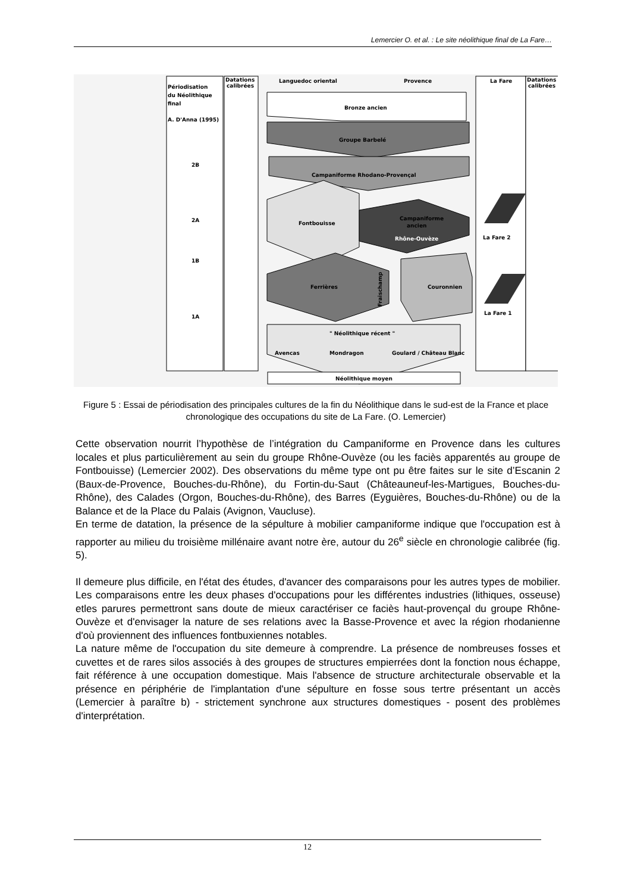Lemercier O. et al. : Le site néolithique final de La Fare…
Périodisation
du Néolithique
final
A. D'Anna (1995)
Datations
calibrées
Languedoc oriental
Provence
La Fare
Datations
calibrées
2B
2A
1B
1A
Bronze ancien
Groupe Barbelé
Campaniforme Rhodano-Provençal
Fontbouisse
Rhône-Ouvèze
Campaniforme
ancien
Ferrières
Couronnien
Fraischamp
" Néolithique récent "
Avencas
Mondragon
Goulard / Château Blanc
Néolithique moyen
La Fare 2
La Fare 1
Figure 5 : Essai de périodisation des principales cultures de la fin du Néolithique dans le sud-est de la France et place chronologique des occupations du site de La Fare. (O. Lemercier)
Cette observation nourrit l’hypothèse de l’intégration du Campaniforme en Provence dans les cultures locales et plus particulièrement au sein du groupe Rhône-Ouvèze (ou les faciès apparentés au groupe de Fontbouisse) (Lemercier 2002). Des observations du même type ont pu être faites sur le site d’Escanin 2 (Baux-de-Provence, Bouches-du-Rhône), du Fortin-du-Saut (Châteauneuf-les-Martigues, Bouches-du-Rhône), des Calades (Orgon, Bouches-du-Rhône), des Barres (Eyguières, Bouches-du-Rhône) ou de la Balance et de la Place du Palais (Avignon, Vaucluse).
En terme de datation, la présence de la sépulture à mobilier campaniforme indique que l'occupation est à rapporter au milieu du troisième millénaire avant notre ère, autour du 26<sup>e</sup> siècle en chronologie calibrée (fig. 5).
Il demeure plus difficile, en l'état des études, d'avancer des comparaisons pour les autres types de mobilier. Les comparaisons entre les deux phases d'occupations pour les différentes industries (lithiques, osseuse) etles parures permettront sans doute de mieux caractériser ce faciès haut-provençal du groupe Rhône-Ouvèze et d'envisager la nature de ses relations avec la Basse-Provence et avec la région rhodanienne d'où proviennent des influences fontbuxiennes notables.
La nature même de l'occupation du site demeure à comprendre. La présence de nombreuses fosses et cuvettes et de rares silos associés à des groupes de structures empierrées dont la fonction nous échappe, fait référence à une occupation domestique. Mais l'absence de structure architecturale observable et la présence en périphérie de l'implantation d'une sépulture en fosse sous tertre présentant un accès (Lemercier à paraître b) - strictement synchrone aux structures domestiques - posent des problèmes d'interprétation.
12